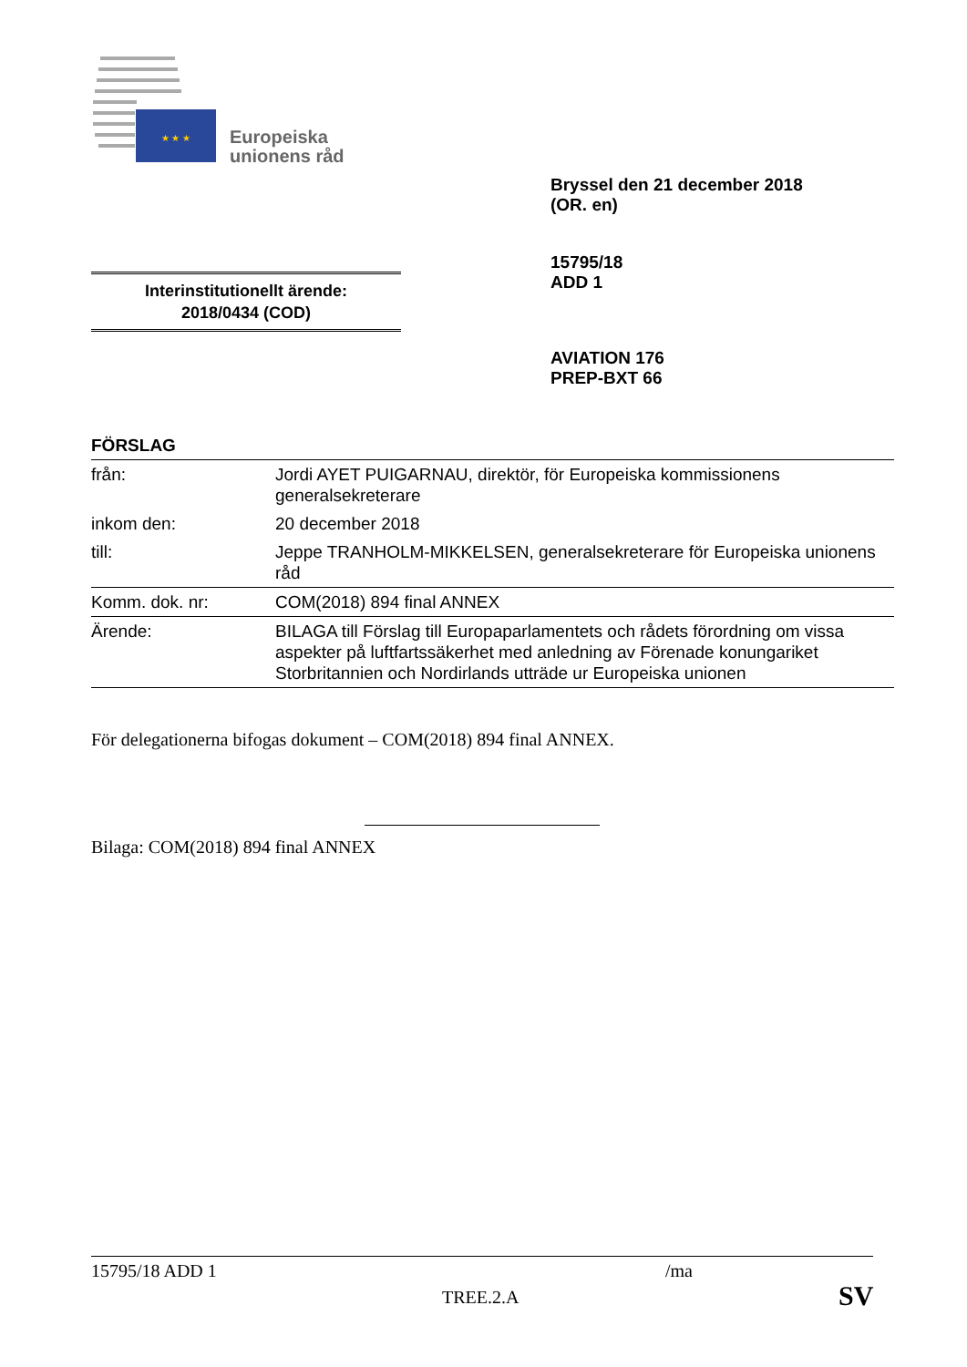★ ★ ★
Europeiska
unionens råd
Bryssel den 21 december 2018
(OR. en)
15795/18
ADD 1
AVIATION 176
PREP-BXT 66
Interinstitutionellt ärende:
2018/0434 (COD)
FÖRSLAG
| från: | Jordi AYET PUIGARNAU, direktör, för Europeiska kommissionens generalsekreterare |
| inkom den: | 20 december 2018 |
| till: | Jeppe TRANHOLM-MIKKELSEN, generalsekreterare för Europeiska unionens råd |
| Komm. dok. nr: | COM(2018) 894 final ANNEX |
| Ärende: | BILAGA till Förslag till Europaparlamentets och rådets förordning om vissa aspekter på luftfartssäkerhet med anledning av Förenade konungariket Storbritannien och Nordirlands utträde ur Europeiska unionen |
För delegationerna bifogas dokument – COM(2018) 894 final ANNEX.
Bilaga: COM(2018) 894 final ANNEX
15795/18 ADD 1 /ma
TREE.2.A SV